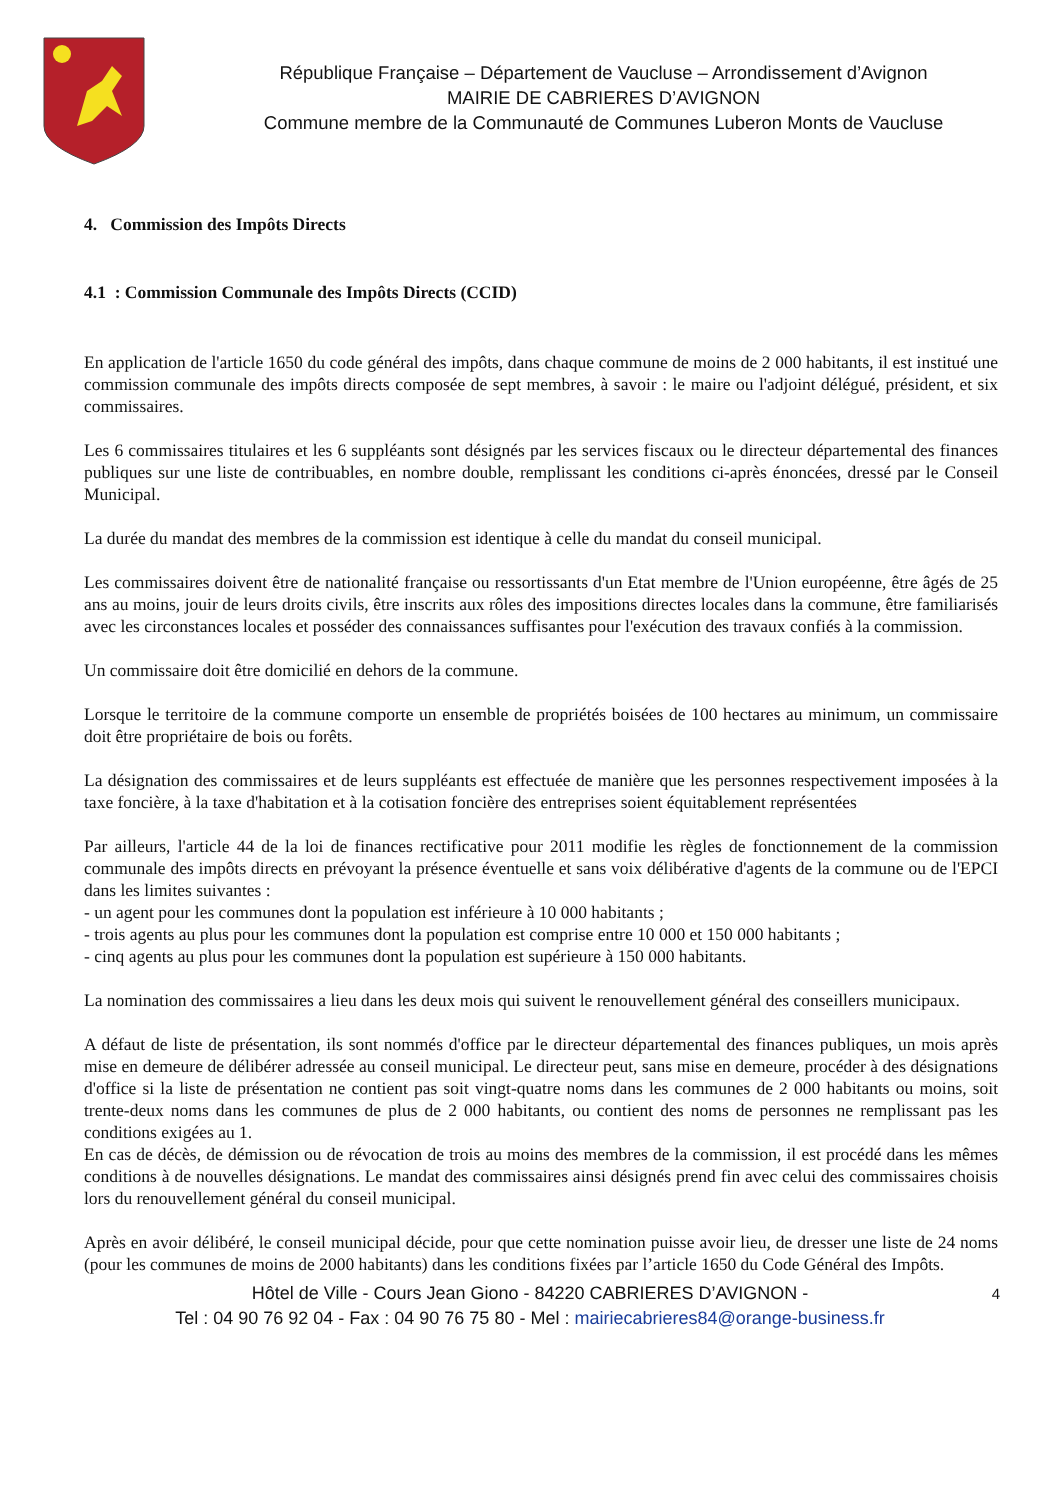République Française – Département de Vaucluse – Arrondissement d’Avignon
MAIRIE DE CABRIERES D’AVIGNON
Commune membre de la Communauté de Communes Luberon Monts de Vaucluse
4. Commission des Impôts Directs
4.1 : Commission Communale des Impôts Directs (CCID)
En application de l'article 1650 du code général des impôts, dans chaque commune de moins de 2 000 habitants, il est institué une commission communale des impôts directs composée de sept membres, à savoir : le maire ou l'adjoint délégué, président, et six commissaires.
Les 6 commissaires titulaires et les 6 suppléants sont désignés par les services fiscaux ou le directeur départemental des finances publiques sur une liste de contribuables, en nombre double, remplissant les conditions ci-après énoncées, dressé par le Conseil Municipal.
La durée du mandat des membres de la commission est identique à celle du mandat du conseil municipal.
Les commissaires doivent être de nationalité française ou ressortissants d'un Etat membre de l'Union européenne, être âgés de 25 ans au moins, jouir de leurs droits civils, être inscrits aux rôles des impositions directes locales dans la commune, être familiarisés avec les circonstances locales et posséder des connaissances suffisantes pour l'exécution des travaux confiés à la commission.
Un commissaire doit être domicilié en dehors de la commune.
Lorsque le territoire de la commune comporte un ensemble de propriétés boisées de 100 hectares au minimum, un commissaire doit être propriétaire de bois ou forêts.
La désignation des commissaires et de leurs suppléants est effectuée de manière que les personnes respectivement imposées à la taxe foncière, à la taxe d'habitation et à la cotisation foncière des entreprises soient équitablement représentées
Par ailleurs, l'article 44 de la loi de finances rectificative pour 2011 modifie les règles de fonctionnement de la commission communale des impôts directs en prévoyant la présence éventuelle et sans voix délibérative d'agents de la commune ou de l'EPCI dans les limites suivantes :
- un agent pour les communes dont la population est inférieure à 10 000 habitants ;
- trois agents au plus pour les communes dont la population est comprise entre 10 000 et 150 000 habitants ;
- cinq agents au plus pour les communes dont la population est supérieure à 150 000 habitants.
La nomination des commissaires a lieu dans les deux mois qui suivent le renouvellement général des conseillers municipaux.
A défaut de liste de présentation, ils sont nommés d'office par le directeur départemental des finances publiques, un mois après mise en demeure de délibérer adressée au conseil municipal. Le directeur peut, sans mise en demeure, procéder à des désignations d'office si la liste de présentation ne contient pas soit vingt-quatre noms dans les communes de 2 000 habitants ou moins, soit trente-deux noms dans les communes de plus de 2 000 habitants, ou contient des noms de personnes ne remplissant pas les conditions exigées au 1.
En cas de décès, de démission ou de révocation de trois au moins des membres de la commission, il est procédé dans les mêmes conditions à de nouvelles désignations. Le mandat des commissaires ainsi désignés prend fin avec celui des commissaires choisis lors du renouvellement général du conseil municipal.
Après en avoir délibéré, le conseil municipal décide, pour que cette nomination puisse avoir lieu, de dresser une liste de 24 noms (pour les communes de moins de 2000 habitants) dans les conditions fixées par l’article 1650 du Code Général des Impôts.
Hôtel de Ville - Cours Jean Giono - 84220 CABRIERES D’AVIGNON - 4
Tel : 04 90 76 92 04 - Fax : 04 90 76 75 80 - Mel : mairiecabrieres84@orange-business.fr